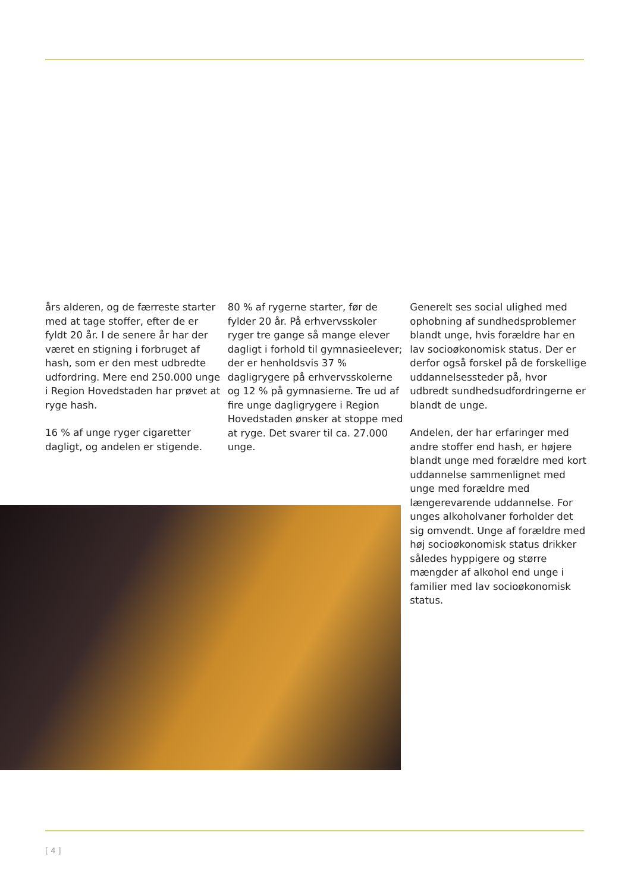års alderen, og de færreste starter med at tage stoffer, ef­ter de er fyldt 20 år. I de senere år har der været en stigning i forbruget af hash, som er den mest udbredte udfordring. Mere end 250.000 unge i Regi­on Hovedstaden har prøvet at ryge hash.
16 % af unge ryger cigaretter dagligt, og andelen er stigende.
80 % af rygerne starter, før de fylder 20 år. På erhvervsskoler ryger tre gange så mange elever dagligt i forhold til gymnasie­elever; der er henholdsvis 37 % dagligrygere på erhvervsskoler­ne og 12 % på gymnasierne. Tre ud af fire unge dagligrygere i Region Hovedstaden ønsker at stoppe med at ryge. Det svarer til ca. 27.000 unge.
Generelt ses social ulighed med ophobning af sundhedsproble­mer blandt unge, hvis forældre har en lav socioøkonomisk sta­tus. Der er derfor også forskel på de forskellige uddannelsessteder på, hvor udbredt sundhedsudfor­dringerne er blandt de unge.
Andelen, der har erfaringer med andre stoffer end hash, er højere blandt unge med forældre med kort uddannelse sammenlignet med unge med forældre med længerevarende uddannelse. For unges alkoholvaner forholder det sig omvendt. Unge af for­ældre med høj socioøkonomisk status drikker således hyppigere og større mængder af alkohol end unge i familier med lav socioøkonomisk status.
[ 4 ]